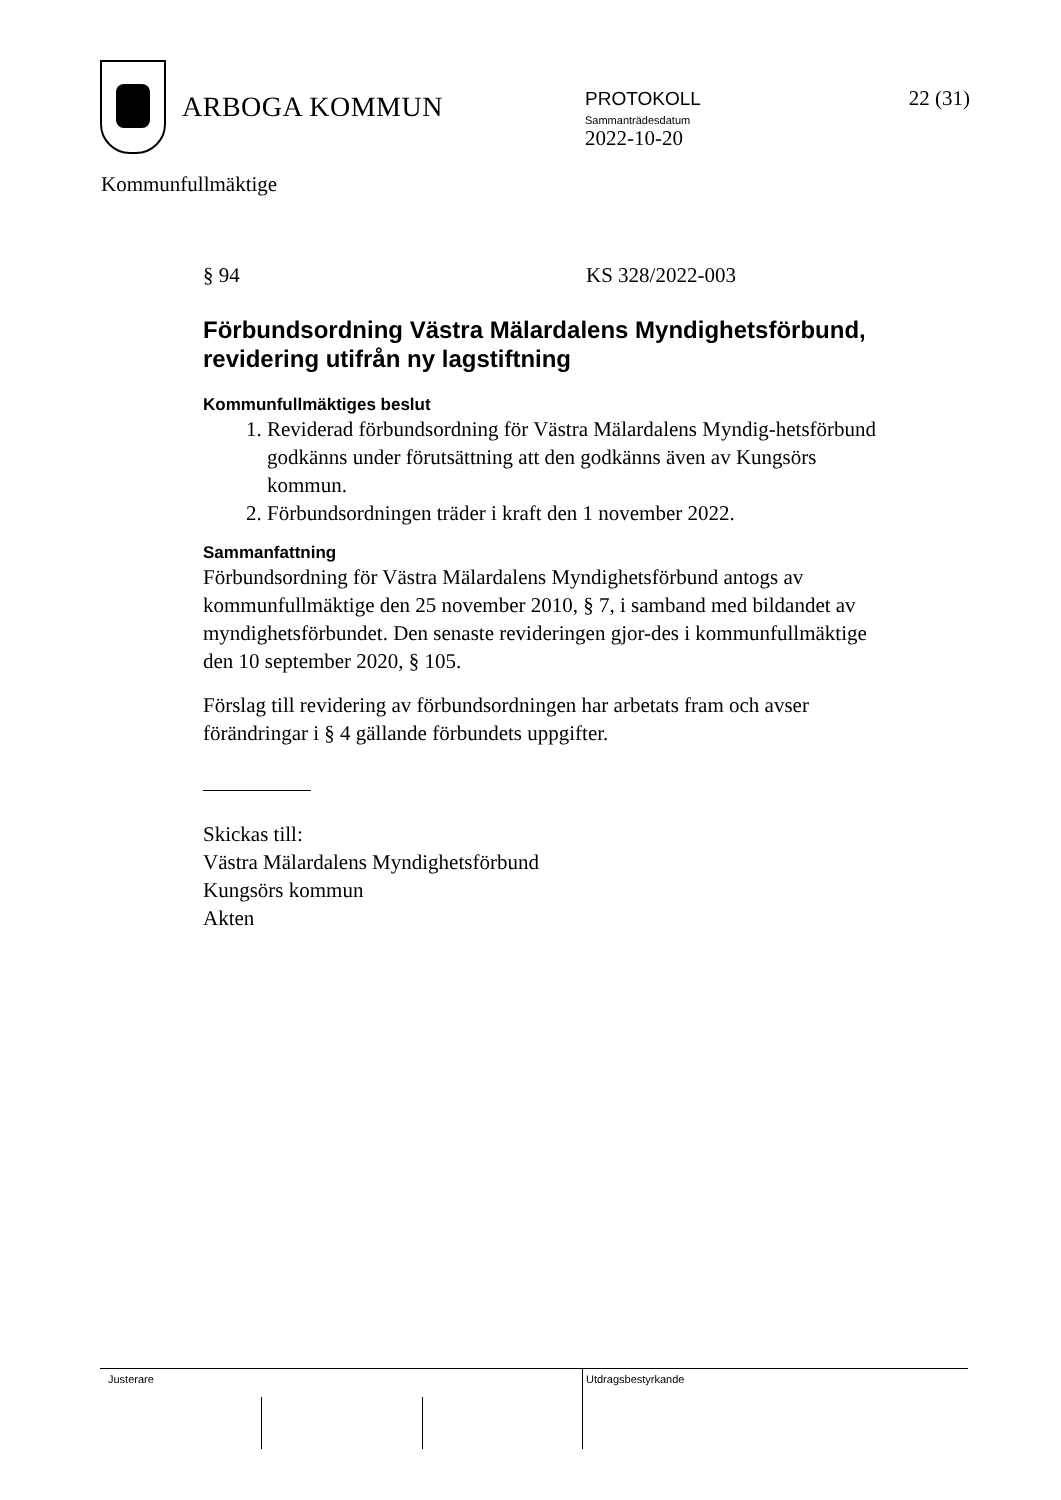ARBOGA KOMMUN
PROTOKOLL
Sammanträdesdatum
2022-10-20
22 (31)
Kommunfullmäktige
§ 94 KS 328/2022-003
Förbundsordning Västra Mälardalens Myndighetsförbund, revidering utifrån ny lagstiftning
Kommunfullmäktiges beslut
1. Reviderad förbundsordning för Västra Mälardalens Myndig-hetsförbund godkänns under förutsättning att den godkänns även av Kungsörs kommun.
2. Förbundsordningen träder i kraft den 1 november 2022.
Sammanfattning
Förbundsordning för Västra Mälardalens Myndighetsförbund antogs av kommunfullmäktige den 25 november 2010, § 7, i samband med bildandet av myndighetsförbundet. Den senaste revideringen gjor-des i kommunfullmäktige den 10 september 2020, § 105.
Förslag till revidering av förbundsordningen har arbetats fram och avser förändringar i § 4 gällande förbundets uppgifter.
Skickas till:
Västra Mälardalens Myndighetsförbund
Kungsörs kommun
Akten
Justerare Utdragsbestyrkande